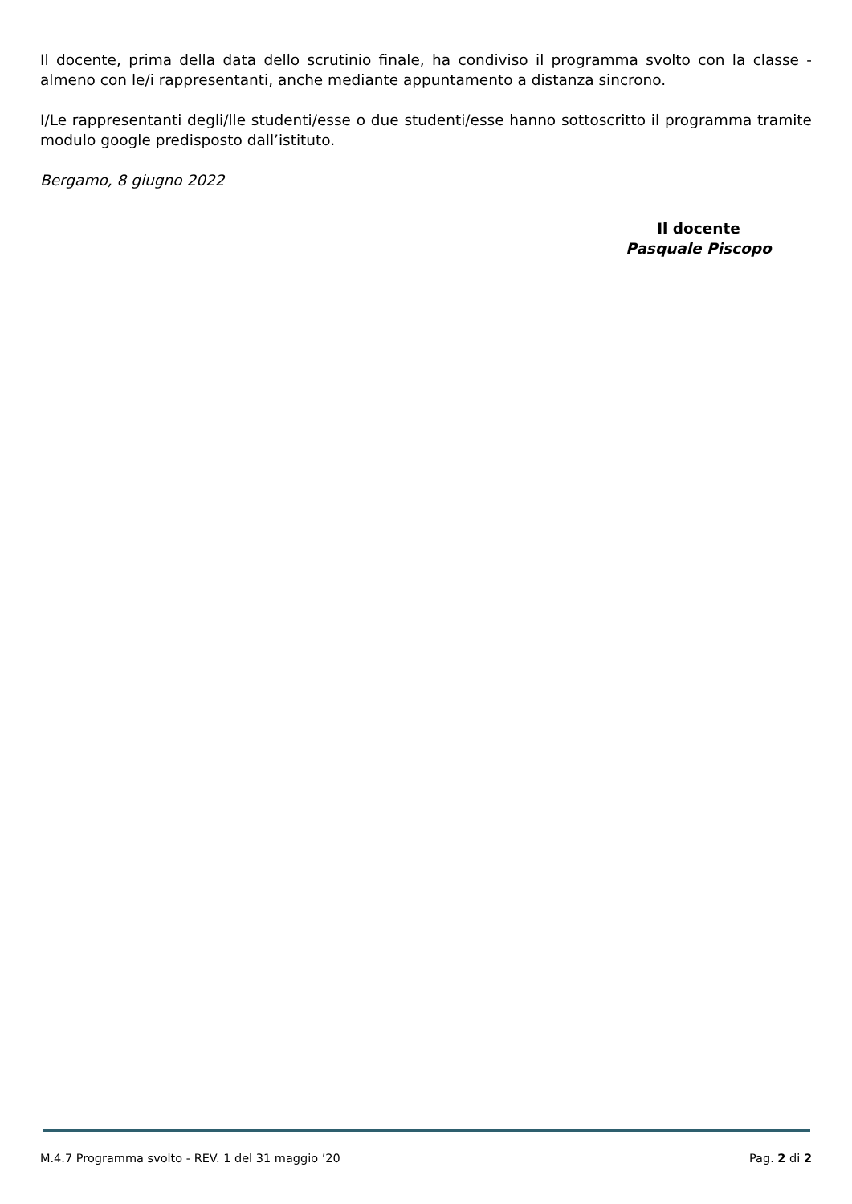Il docente, prima della data dello scrutinio finale, ha condiviso il programma svolto con la classe - almeno con le/i rappresentanti, anche mediante appuntamento a distanza sincrono.
I/Le rappresentanti degli/lle studenti/esse o due studenti/esse hanno sottoscritto il programma tramite modulo google predisposto dall’istituto.
Bergamo, 8 giugno 2022
Il docente
Pasquale Piscopo
M.4.7 Programma svolto - REV. 1 del 31 maggio ’20 Pag. 2 di 2